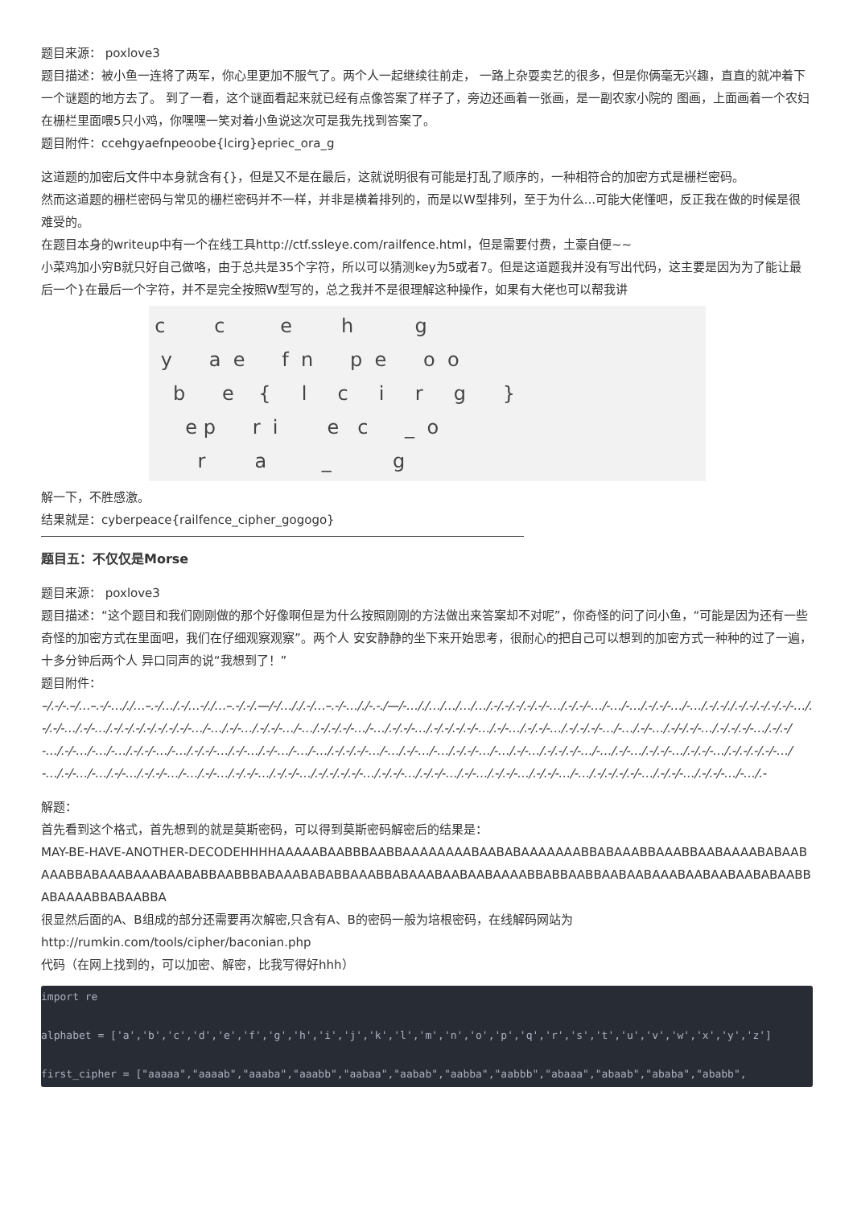题目来源： poxlove3
题目描述：被小鱼一连将了两军，你心里更加不服气了。两个人一起继续往前走， 一路上杂耍卖艺的很多，但是你俩毫无兴趣，直直的就冲着下一个谜题的地方去了。 到了一看，这个谜面看起来就已经有点像答案了样子了，旁边还画着一张画，是一副农家小院的 图画，上面画着一个农妇在栅栏里面喂5只小鸡，你嘿嘿一笑对着小鱼说这次可是我先找到答案了。
题目附件：ccehgyaefnpeoobe{lcirg}epriec_ora_g
这道题的加密后文件中本身就含有{}，但是又不是在最后，这就说明很有可能是打乱了顺序的，一种相符合的加密方式是栅栏密码。
然而这道题的栅栏密码与常见的栅栏密码并不一样，并非是横着排列的，而是以W型排列，至于为什么...可能大佬懂吧，反正我在做的时候是很难受的。
在题目本身的writeup中有一个在线工具http://ctf.ssleye.com/railfence.html，但是需要付费，土豪自便~~
小菜鸡加小穷B就只好自己做咯，由于总共是35个字符，所以可以猜测key为5或者7。但是这道题我并没有写出代码，这主要是因为为了能让最后一个}在最后一个字符，并不是完全按照W型写的，总之我并不是很理解这种操作，如果有大佬也可以帮我讲
 c        c         e        h          g
  y      a  e      f  n      p  e      o  o
    b      e    {     l     c     i     r     g      }
      e p      r  i        e   c      _  o
        r        a         _          g
解一下，不胜感激。
结果就是：cyberpeace{railfence_cipher_gogogo}
题目五：不仅仅是Morse
题目来源： poxlove3
题目描述：“这个题目和我们刚刚做的那个好像啊但是为什么按照刚刚的方法做出来答案却不对呢”，你奇怪的问了问小鱼，“可能是因为还有一些奇怪的加密方式在里面吧，我们在仔细观察观察”。两个人 安安静静的坐下来开始思考，很耐心的把自己可以想到的加密方式一种种的过了一遍，十多分钟后两个人 异口同声的说“我想到了！”
题目附件：
–/.-/-.–/…–.-/-…/./…–.-/…/.-/…-/./…–.-/.-/.—/-/…/./.-/…–.-/-…/./-.-./—/-…/./…/…/…/…/.-/.-/.-/.-/.-/-…/.-/.-/-…/-…/-…/.-/.-/-…/-…/.-/.-/./.-/.-/.-/.-/.-/-…/.-/.-/-…/.-/-…/.-/.-/.-/.-/.-/.-/.-/-…/-…/.-/-…/.-/.-/-…/-…/.-/.-/.-/-…/-…/.-/.-/-…/.-/.-/.-/.-/-…/.-/-…/.-/.-/-…/.-/.-/.-/-…/-…/.-/-…/.-/-/.-/-…/.-/.-/.-/-…/.-/.-/-…/.-/-…/-…/-…/.-/.-/-…/-…/.-/.-/-…/.-/-…/.-/-…/-…/-…/.-/.-/.-/-…/-…/.-/-…/-…/.-/.-/-…/-…/.-/-…/.-/.-/.-/-…/-…/.-/-…/.-/.-/-…/.-/.-/-…/.-/.-/.-/.-/-…/-…/.-/-…/-…/.-/-…/.-/.-/-…/-…/.-/-…/.-/.-/-…/.-/.-/-…/.-/.-/.-/.-/-…/.-/.-/-…/.-/.-/-…/.-/-…/.-/.-/-…/.-/.-/-…/-…/.-/.-/.-/.-/-…/.-/.-/-…/.-/.-/-…/-…/.-
解题：
首先看到这个格式，首先想到的就是莫斯密码，可以得到莫斯密码解密后的结果是：
MAY-BE-HAVE-ANOTHER-DECODEHHHHAAAAABAABBBAABBAAAAAAAABAABABAAAAAAABBABAAABBAAABBAABAAAABABAABAAABBABAAABAAABAABABBAABBBABAAABABABBAAABBABAAABAABAABAAAABBABBAABBAABAABAAABAABAABAABABAABBABAAAABBABAABBA
很显然后面的A、B组成的部分还需要再次解密,只含有A、B的密码一般为培根密码，在线解码网站为 http://rumkin.com/tools/cipher/baconian.php
代码（在网上找到的，可以加密、解密，比我写得好hhh）
import re
alphabet = ['a','b','c','d','e','f','g','h','i','j','k','l','m','n','o','p','q','r','s','t','u','v','w','x','y','z']
first_cipher = ["aaaaa","aaaab","aaaba","aaabb","aabaa","aabab","aabba","aabbb","abaaa","abaab","ababa","ababb",